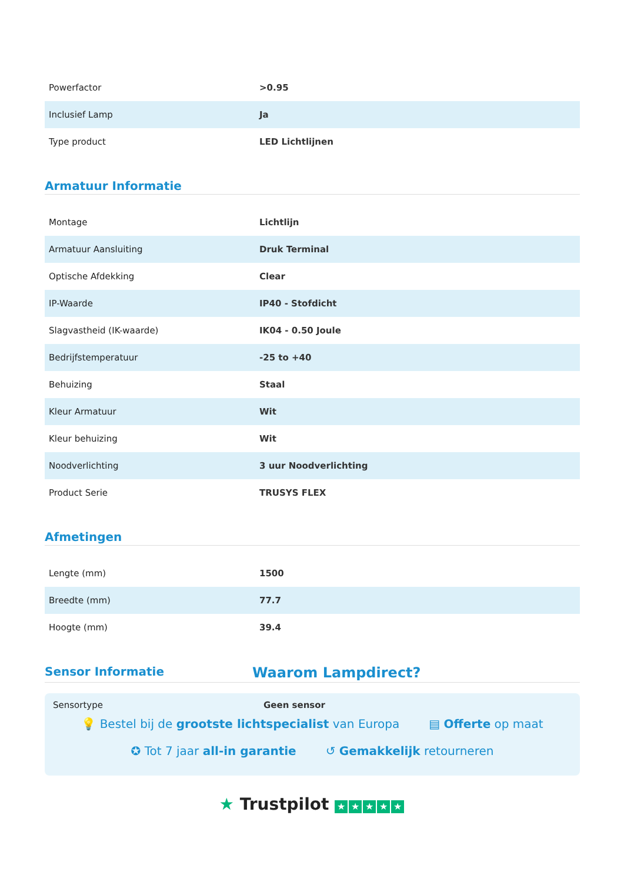| Powerfactor | >0.95 |
| Inclusief Lamp | Ja |
| Type product | LED Lichtlijnen |
Armatuur Informatie
| Montage | Lichtlijn |
| Armatuur Aansluiting | Druk Terminal |
| Optische Afdekking | Clear |
| IP-Waarde | IP40 - Stofdicht |
| Slagvastheid (IK-waarde) | IK04 - 0.50 Joule |
| Bedrijfstemperatuur | -25 to +40 |
| Behuizing | Staal |
| Kleur Armatuur | Wit |
| Kleur behuizing | Wit |
| Noodverlichting | 3 uur Noodverlichting |
| Product Serie | TRUSYS FLEX |
Afmetingen
| Lengte (mm) | 1500 |
| Breedte (mm) | 77.7 |
| Hoogte (mm) | 39.4 |
Sensor Informatie Waarom Lampdirect?
| Sensortype | Geen sensor |
💡 Bestel bij de grootste lichtspecialist van Europa ▤ Offerte op maat
✪ Tot 7 jaar all-in garantie ↺ Gemakkelijk retourneren
★ Trustpilot ★ ★ ★ ★ ★